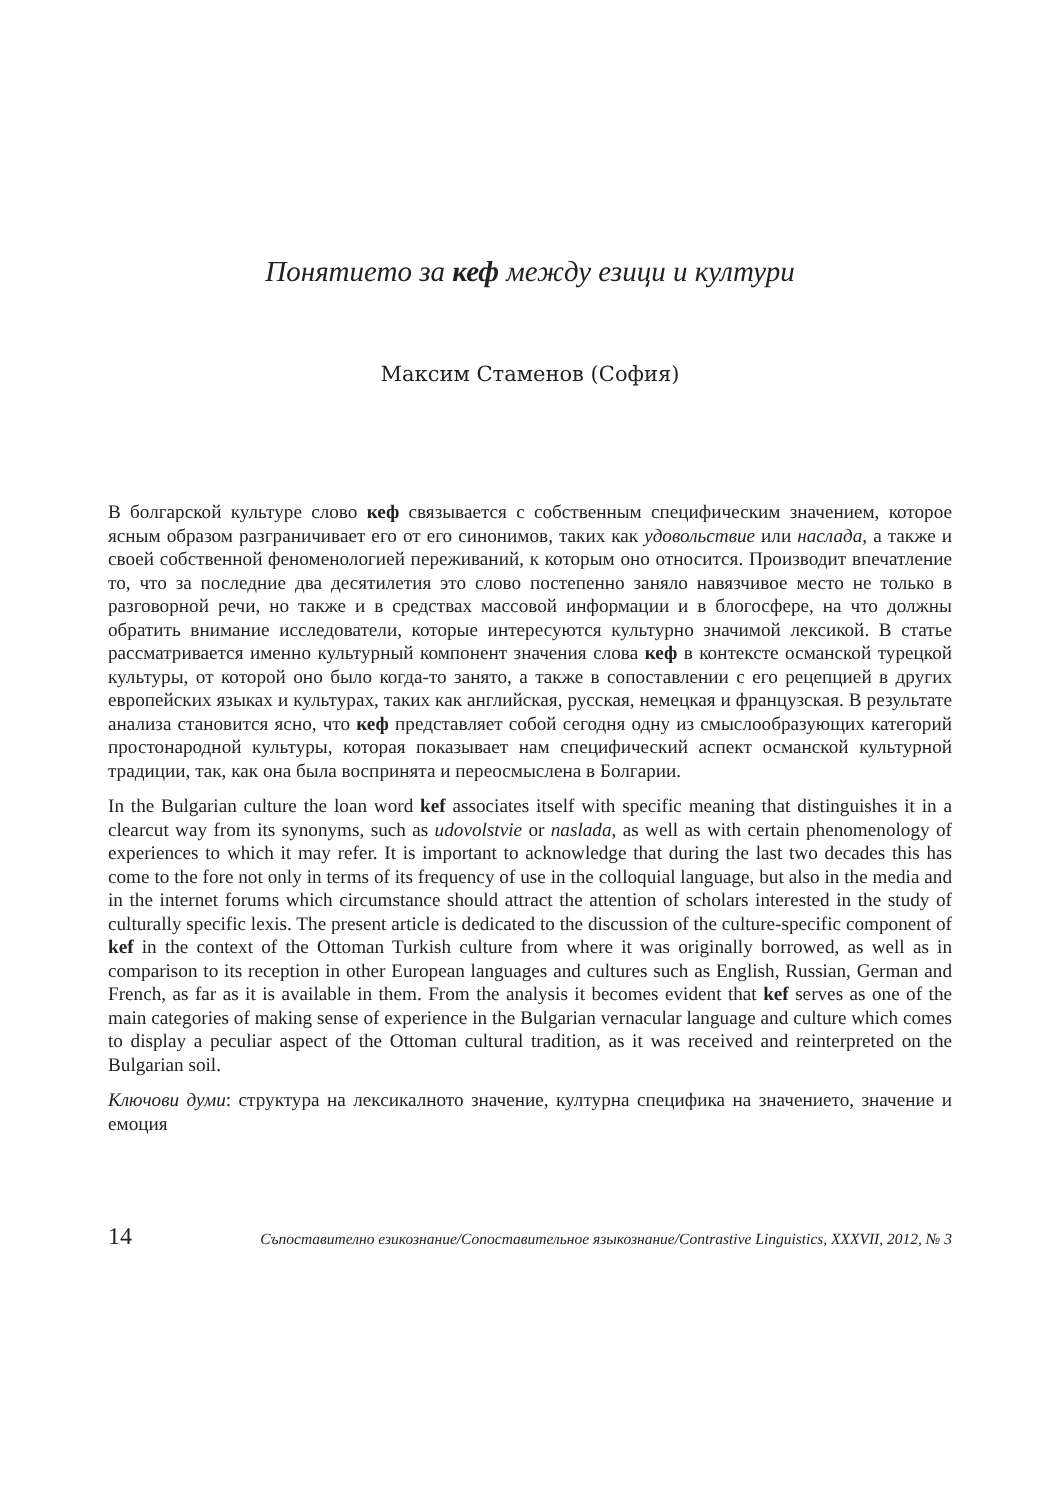Понятието за кеф между езици и култури
Максим Стаменов (София)
В болгарской культуре слово кеф связывается с собственным специфическим значением, которое ясным образом разграничивает его от его синонимов, таких как удовольствие или наслада, а также и своей собственной феноменологией переживаний, к которым оно относится. Производит впечатление то, что за последние два десятилетия это слово постепенно заняло навязчивое место не только в разговорной речи, но также и в средствах массовой информации и в блогосфере, на что должны обратить внимание исследователи, которые интересуются культурно значимой лексикой. В статье рассматривается именно культурный компонент значения слова кеф в контексте османской турецкой культуры, от которой оно было когда-то занято, а также в сопоставлении с его рецепцией в других европейских языках и культурах, таких как английская, русская, немецкая и французская. В результате анализа становится ясно, что кеф представляет собой сегодня одну из смыслообразующих категорий простонародной культуры, которая показывает нам специфический аспект османской культурной традиции, так, как она была воспринята и переосмыслена в Болгарии.
In the Bulgarian culture the loan word kef associates itself with specific meaning that distinguishes it in a clearcut way from its synonyms, such as udovolstvie or naslada, as well as with certain phenomenology of experiences to which it may refer. It is important to acknowledge that during the last two decades this has come to the fore not only in terms of its frequency of use in the colloquial language, but also in the media and in the internet forums which circumstance should attract the attention of scholars interested in the study of culturally specific lexis. The present article is dedicated to the discussion of the culture-specific component of kef in the context of the Ottoman Turkish culture from where it was originally borrowed, as well as in comparison to its reception in other European languages and cultures such as English, Russian, German and French, as far as it is available in them. From the analysis it becomes evident that kef serves as one of the main categories of making sense of experience in the Bulgarian vernacular language and culture which comes to display a peculiar aspect of the Ottoman cultural tradition, as it was received and reinterpreted on the Bulgarian soil.
Ключови думи: структура на лексикалното значение, културна специфика на значението, значение и емоция
14 Съпоставително езикознание/Сопоставительное языкознание/Contrastive Linguistics, XXXVII, 2012, № 3